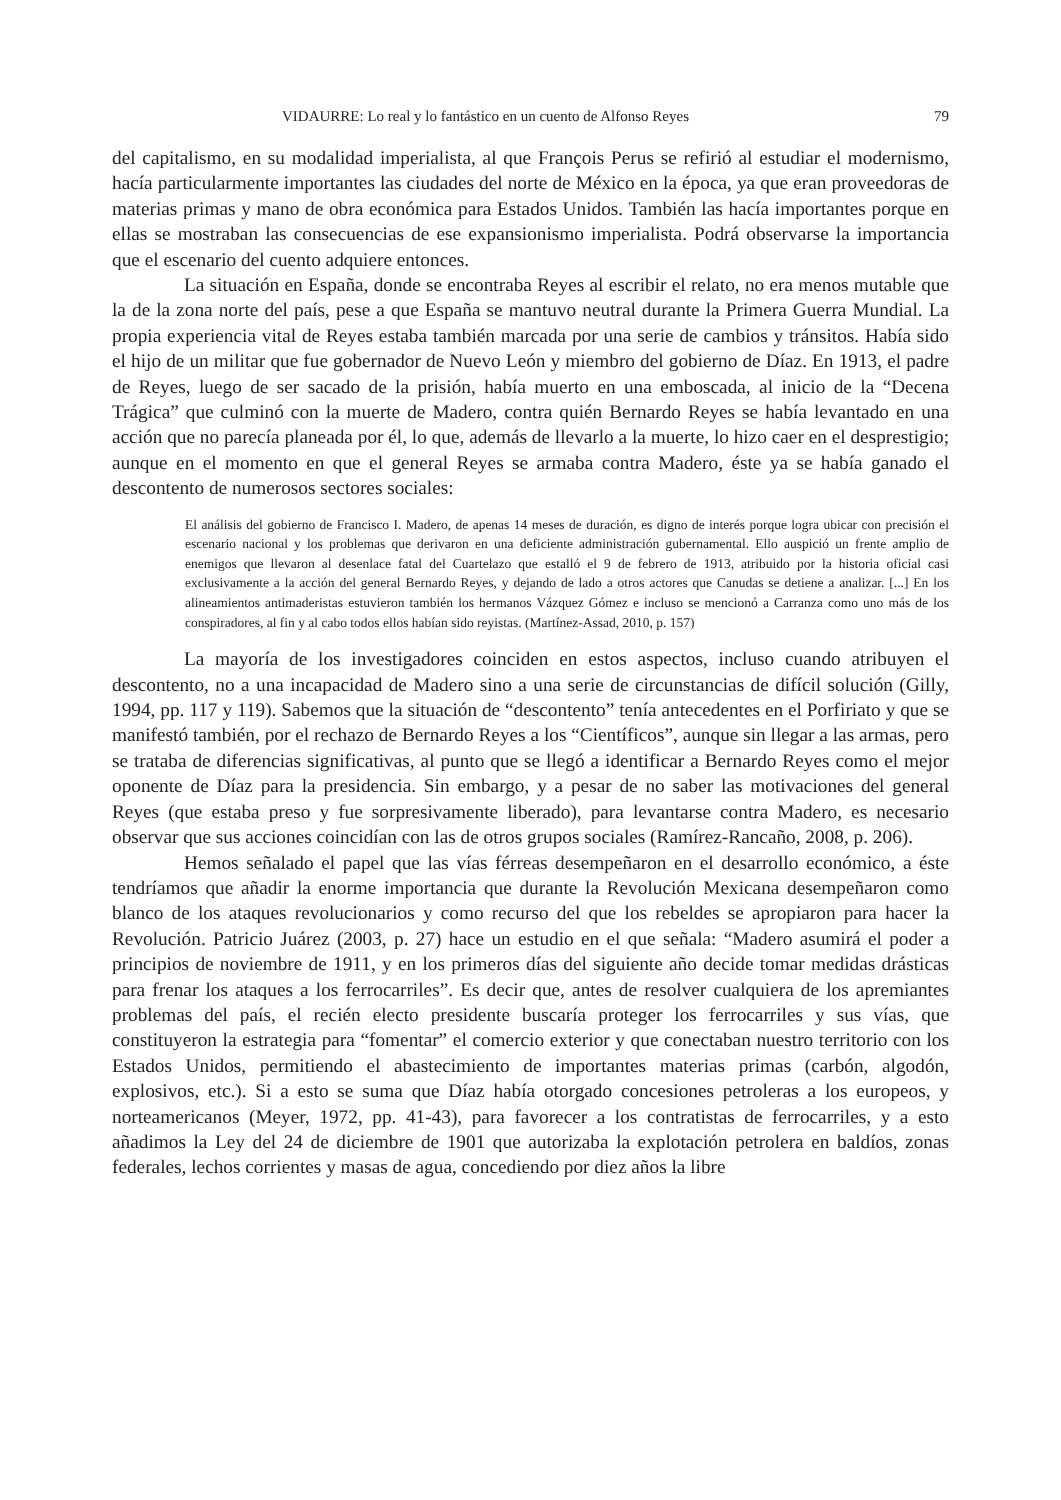VIDAURRE: Lo real y lo fantástico en un cuento de Alfonso Reyes 79
del capitalismo, en su modalidad imperialista, al que François Perus se refirió al estudiar el modernismo, hacía particularmente importantes las ciudades del norte de México en la época, ya que eran proveedoras de materias primas y mano de obra económica para Estados Unidos. También las hacía importantes porque en ellas se mostraban las consecuencias de ese expansionismo imperialista. Podrá observarse la importancia que el escenario del cuento adquiere entonces.
La situación en España, donde se encontraba Reyes al escribir el relato, no era menos mutable que la de la zona norte del país, pese a que España se mantuvo neutral durante la Primera Guerra Mundial. La propia experiencia vital de Reyes estaba también marcada por una serie de cambios y tránsitos. Había sido el hijo de un militar que fue gobernador de Nuevo León y miembro del gobierno de Díaz. En 1913, el padre de Reyes, luego de ser sacado de la prisión, había muerto en una emboscada, al inicio de la “Decena Trágica” que culminó con la muerte de Madero, contra quién Bernardo Reyes se había levantado en una acción que no parecía planeada por él, lo que, además de llevarlo a la muerte, lo hizo caer en el desprestigio; aunque en el momento en que el general Reyes se armaba contra Madero, éste ya se había ganado el descontento de numerosos sectores sociales:
El análisis del gobierno de Francisco I. Madero, de apenas 14 meses de duración, es digno de interés porque logra ubicar con precisión el escenario nacional y los problemas que derivaron en una deficiente administración gubernamental. Ello auspició un frente amplio de enemigos que llevaron al desenlace fatal del Cuartelazo que estalló el 9 de febrero de 1913, atribuido por la historia oficial casi exclusivamente a la acción del general Bernardo Reyes, y dejando de lado a otros actores que Canudas se detiene a analizar. [...] En los alineamientos antimaderistas estuvieron también los hermanos Vázquez Gómez e incluso se mencionó a Carranza como uno más de los conspiradores, al fin y al cabo todos ellos habían sido reyistas. (Martínez-Assad, 2010, p. 157)
La mayoría de los investigadores coinciden en estos aspectos, incluso cuando atribuyen el descontento, no a una incapacidad de Madero sino a una serie de circunstancias de difícil solución (Gilly, 1994, pp. 117 y 119). Sabemos que la situación de “descontento” tenía antecedentes en el Porfiriato y que se manifestó también, por el rechazo de Bernardo Reyes a los “Científicos”, aunque sin llegar a las armas, pero se trataba de diferencias significativas, al punto que se llegó a identificar a Bernardo Reyes como el mejor oponente de Díaz para la presidencia. Sin embargo, y a pesar de no saber las motivaciones del general Reyes (que estaba preso y fue sorpresivamente liberado), para levantarse contra Madero, es necesario observar que sus acciones coincidían con las de otros grupos sociales (Ramírez-Rancaño, 2008, p. 206).
Hemos señalado el papel que las vías férreas desempeñaron en el desarrollo económico, a éste tendríamos que añadir la enorme importancia que durante la Revolución Mexicana desempeñaron como blanco de los ataques revolucionarios y como recurso del que los rebeldes se apropiaron para hacer la Revolución. Patricio Juárez (2003, p. 27) hace un estudio en el que señala: “Madero asumirá el poder a principios de noviembre de 1911, y en los primeros días del siguiente año decide tomar medidas drásticas para frenar los ataques a los ferrocarriles”. Es decir que, antes de resolver cualquiera de los apremiantes problemas del país, el recién electo presidente buscaría proteger los ferrocarriles y sus vías, que constituyeron la estrategia para “fomentar” el comercio exterior y que conectaban nuestro territorio con los Estados Unidos, permitiendo el abastecimiento de importantes materias primas (carbón, algodón, explosivos, etc.). Si a esto se suma que Díaz había otorgado concesiones petroleras a los europeos, y norteamericanos (Meyer, 1972, pp. 41-43), para favorecer a los contratistas de ferrocarriles, y a esto añadimos la Ley del 24 de diciembre de 1901 que autorizaba la explotación petrolera en baldíos, zonas federales, lechos corrientes y masas de agua, concediendo por diez años la libre